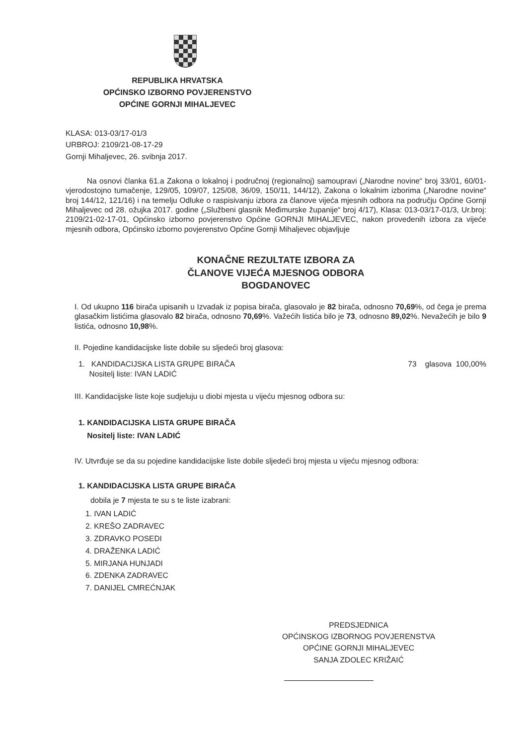REPUBLIKA HRVATSKA
OPĆINSKO IZBORNO POVJERENSTVO
OPĆINE GORNJI MIHALJEVEC
KLASA: 013-03/17-01/3
URBROJ: 2109/21-08-17-29
Gornji Mihaljevec, 26. svibnja 2017.
Na osnovi članka 61.a Zakona o lokalnoj i područnoj (regionalnoj) samoupravi („Narodne novine“ broj 33/01, 60/01- vjerodostojno tumačenje, 129/05, 109/07, 125/08, 36/09, 150/11, 144/12), Zakona o lokalnim izborima („Narodne novine“ broj 144/12, 121/16) i na temelju Odluke o raspisivanju izbora za članove vijeća mjesnih odbora na području Općine Gornji Mihaljevec od 28. ožujka 2017. godine („Službeni glasnik Međimurske županije“ broj 4/17), Klasa: 013-03/17-01/3, Ur.broj: 2109/21-02-17-01, Općinsko izborno povjerenstvo Općine GORNJI MIHALJEVEC, nakon provedenih izbora za vijeće mjesnih odbora, Općinsko izborno povjerenstvo Općine Gornji Mihaljevec objavljuje
KONAČNE REZULTATE IZBORA ZA
ČLANOVE VIJEĆA MJESNOG ODBORA
BOGDANOVEC
I. Od ukupno 116 birača upisanih u Izvadak iz popisa birača, glasovalo je 82 birača, odnosno 70,69%, od čega je prema glasačkim listićima glasovalo 82 birača, odnosno 70,69%. Važećih listića bilo je 73, odnosno 89,02%. Nevažećih je bilo 9 listića, odnosno 10,98%.
II. Pojedine kandidacijske liste dobile su sljedeći broj glasova:
1. KANDIDACIJSKA LISTA GRUPE BIRAČA
Nositelj liste: IVAN LADIĆ 73 glasova 100,00%
III. Kandidacijske liste koje sudjeluju u diobi mjesta u vijeću mjesnog odbora su:
1. KANDIDACIJSKA LISTA GRUPE BIRAČA
Nositelj liste: IVAN LADIĆ
IV. Utvrđuje se da su pojedine kandidacijske liste dobile sljedeći broj mjesta u vijeću mjesnog odbora:
1. KANDIDACIJSKA LISTA GRUPE BIRAČA
dobila je 7 mjesta te su s te liste izabrani:
1. IVAN LADIĆ
2. KREŠO ZADRAVEC
3. ZDRAVKO POSEDI
4. DRAŽENKA LADIĆ
5. MIRJANA HUNJADI
6. ZDENKA ZADRAVEC
7. DANIJEL CMREĆNJAK
PREDSJEDNICA
OPĆINSKOG IZBORNOG POVJERENSTVA
OPĆINE GORNJI MIHALJEVEC
SANJA ZDOLEC KRIŽAIĆ